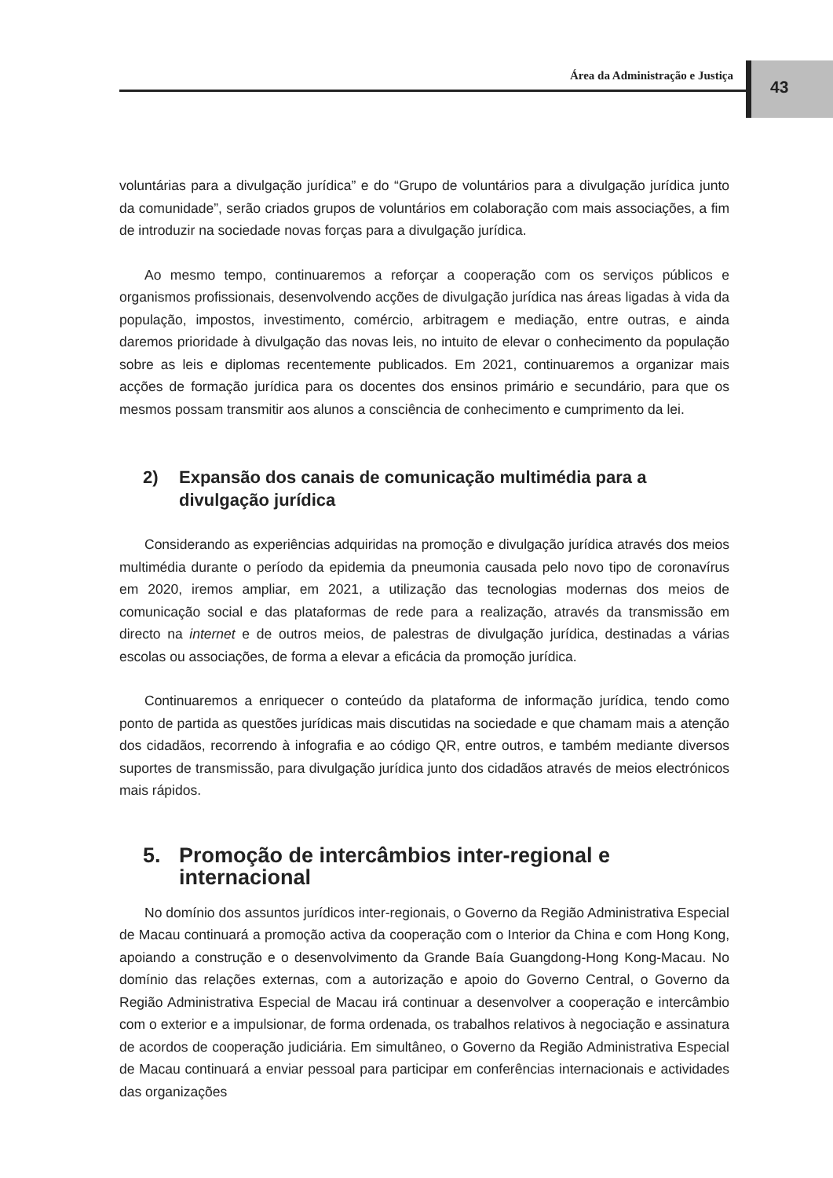Área da Administração e Justiça 43
voluntárias para a divulgação jurídica” e do “Grupo de voluntários para a divulgação jurídica junto da comunidade”, serão criados grupos de voluntários em colaboração com mais associações, a fim de introduzir na sociedade novas forças para a divulgação jurídica.
Ao mesmo tempo, continuaremos a reforçar a cooperação com os serviços públicos e organismos profissionais, desenvolvendo acções de divulgação jurídica nas áreas ligadas à vida da população, impostos, investimento, comércio, arbitragem e mediação, entre outras, e ainda daremos prioridade à divulgação das novas leis, no intuito de elevar o conhecimento da população sobre as leis e diplomas recentemente publicados. Em 2021, continuaremos a organizar mais acções de formação jurídica para os docentes dos ensinos primário e secundário, para que os mesmos possam transmitir aos alunos a consciência de conhecimento e cumprimento da lei.
2) Expansão dos canais de comunicação multimédia para a divulgação jurídica
Considerando as experiências adquiridas na promoção e divulgação jurídica através dos meios multimédia durante o período da epidemia da pneumonia causada pelo novo tipo de coronavírus em 2020, iremos ampliar, em 2021, a utilização das tecnologias modernas dos meios de comunicação social e das plataformas de rede para a realização, através da transmissão em directo na internet e de outros meios, de palestras de divulgação jurídica, destinadas a várias escolas ou associações, de forma a elevar a eficácia da promoção jurídica.
Continuaremos a enriquecer o conteúdo da plataforma de informação jurídica, tendo como ponto de partida as questões jurídicas mais discutidas na sociedade e que chamam mais a atenção dos cidadãos, recorrendo à infografia e ao código QR, entre outros, e também mediante diversos suportes de transmissão, para divulgação jurídica junto dos cidadãos através de meios electrónicos mais rápidos.
5. Promoção de intercâmbios inter-regional e internacional
No domínio dos assuntos jurídicos inter-regionais, o Governo da Região Administrativa Especial de Macau continuará a promoção activa da cooperação com o Interior da China e com Hong Kong, apoiando a construção e o desenvolvimento da Grande Baía Guangdong-Hong Kong-Macau. No domínio das relações externas, com a autorização e apoio do Governo Central, o Governo da Região Administrativa Especial de Macau irá continuar a desenvolver a cooperação e intercâmbio com o exterior e a impulsionar, de forma ordenada, os trabalhos relativos à negociação e assinatura de acordos de cooperação judiciária. Em simultâneo, o Governo da Região Administrativa Especial de Macau continuará a enviar pessoal para participar em conferências internacionais e actividades das organizações